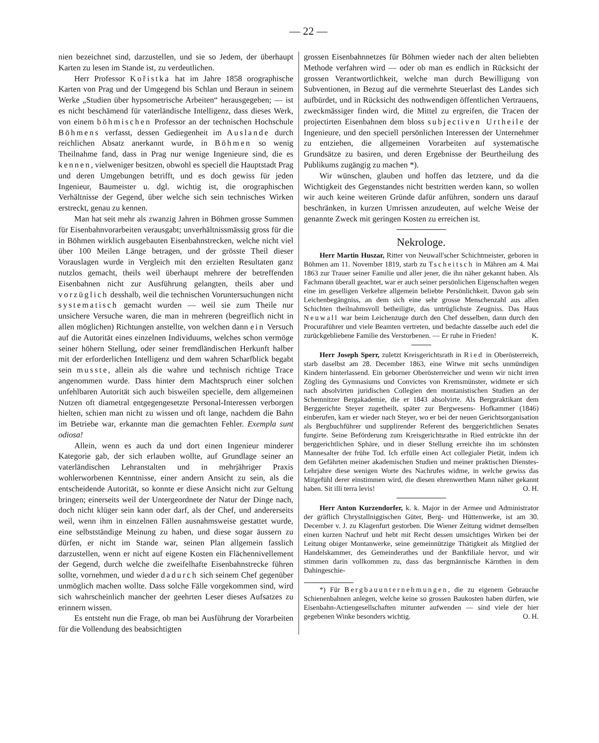— 22 —
nien bezeichnet sind, darzustellen, und sie so Jedem, der überhaupt Karten zu lesen im Stande ist, zu verdeutlichen.
Herr Professor Kořistka hat im Jahre 1858 orographische Karten von Prag und der Umgegend bis Schlan und Beraun in seinem Werke „Studien über hypsometrische Arbeiten“ herausgegeben; — ist es nicht beschämend für vaterländische Intelligenz, dass dieses Werk, von einem böhmischen Professor an der technischen Hochschule Böhmens verfasst, dessen Gediegenheit im Auslande durch reichlichen Absatz anerkannt wurde, in Böhmen so wenig Theilnahme fand, dass in Prag nur wenige Ingenieure sind, die es kennen, vielweniger besitzen, obwohl es speciell die Hauptstadt Prag und deren Umgebungen betrifft, und es doch gewiss für jeden Ingenieur, Baumeister u. dgl. wichtig ist, die orographischen Verhältnisse der Gegend, über welche sich sein technisches Wirken erstreckt, genau zu kennen.
Man hat seit mehr als zwanzig Jahren in Böhmen grosse Summen für Eisenbahnvorarbeiten verausgabt; unverhältnissmässig gross für die in Böhmen wirklich ausgebauten Eisenbahnstrecken, welche nicht viel über 100 Meilen Länge betragen, und der grösste Theil dieser Vorauslagen wurde in Vergleich mit den erzielten Resultaten ganz nutzlos gemacht, theils weil überhaupt mehrere der betreffenden Eisenbahnen nicht zur Ausführung gelangten, theils aber und vorzüglich desshalb, weil die technischen Voruntersuchungen nicht systematisch gemacht wurden — weil sie zum Theile nur unsichere Versuche waren, die man in mehreren (begreiflich nicht in allen möglichen) Richtungen anstellte, von welchen dann ein Versuch auf die Autorität eines einzelnen Individuums, welches schon vermöge seiner höhern Stellung, oder seiner fremdländischen Herkunft halber mit der erforderlichen Intelligenz und dem wahren Scharfblick begabt sein musste, allein als die wahre und technisch richtige Trace angenommen wurde. Dass hinter dem Machtspruch einer solchen unfehlbaren Autorität sich auch bisweilen specielle, dem allgemeinen Nutzen oft diametral entgegengesetzte Personal-Interessen verborgen hielten, schien man nicht zu wissen und oft lange, nachdem die Bahn im Betriebe war, erkannte man die gemachten Fehler. Exempla sunt odiosa!
Allein, wenn es auch da und dort einen Ingenieur minderer Kategorie gab, der sich erlauben wollte, auf Grundlage seiner an vaterländischen Lehranstalten und in mehrjähriger Praxis wohlerworbenen Kenntnisse, einer andern Ansicht zu sein, als die entscheidende Autorität, so konnte er diese Ansicht nicht zur Geltung bringen; einerseits weil der Untergeordnete der Natur der Dinge nach, doch nicht klüger sein kann oder darf, als der Chef, und andererseits weil, wenn ihm in einzelnen Fällen ausnahmsweise gestattet wurde, eine selbstständige Meinung zu haben, und diese sogar äussern zu dürfen, er nicht im Stande war, seinen Plan allgemein fasslich darzustellen, wenn er nicht auf eigene Kosten ein Flächennivellement der Gegend, durch welche die zweifelhafte Eisenbahnstrecke führen sollte, vornehmen, und wieder dadurch sich seinem Chef gegenüber unmöglich machen wollte. Dass solche Fälle vorgekommen sind, wird sich wahrscheinlich mancher der geehrten Leser dieses Aufsatzes zu erinnern wissen.
Es entsteht nun die Frage, ob man bei Ausführung der Vorarbeiten für die Vollendung des beabsichtigten
grossen Eisenbahnnetzes für Böhmen wieder nach der alten beliebten Methode verfahren wird — oder ob man es endlich in Rücksicht der grossen Verantwortlichkeit, welche man durch Bewilligung von Subventionen, in Bezug auf die vermehrte Steuerlast des Landes sich aufbürdet, und in Rücksicht des nothwendigen öffentlichen Vertrauens, zweckmässiger finden wird, die Mittel zu ergreifen, die Tracen der projectirten Eisenbahnen dem bloss subjectiven Urtheile der Ingenieure, und den speciell persönlichen Interessen der Unternehmer zu entziehen, die allgemeinen Vorarbeiten auf systematische Grundsätze zu basiren, und deren Ergebnisse der Beurtheilung des Publikums zugängig zu machen *).
Wir wünschen, glauben und hoffen das letztere, und da die Wichtigkeit des Gegenstandes nicht bestritten werden kann, so wollen wir auch keine weiteren Gründe dafür anführen, sondern uns darauf beschränken, in kurzen Umrissen anzudeuten, auf welche Weise der genannte Zweck mit geringen Kosten zu erreichen ist.
Nekrologe.
Herr Martin Huszar, Ritter von Neuwall'scher Schichtmeister, geboren in Böhmen am 11. November 1819, starb zu Tscheitsch in Mähren am 4. Mai 1863 zur Trauer seiner Familie und aller jener, die ihn näher gekannt haben. Als Fachmann überall geachtet, war er auch seiner persönlichen Eigenschaften wegen eine im geselligen Verkehre allgemein beliebte Persönlichkeit. Davon gab sein Leichenbegängniss, an dem sich eine sehr grosse Menschenzahl aus allen Schichten theilnahmsvoll betheiligte, das untrüglichste Zeugniss. Das Haus Neuwall war beim Leichenzuge durch den Chef desselben, dann durch den Procuraführer und viele Beamten vertreten, und bedachte dasselbe auch edel die zurückgebliebene Familie des Verstorbenen. — Er ruhe in Frieden! K.
Herr Joseph Sperr, zuletzt Kreisgerichtsrath in Ried in Oberösterreich, starb daselbst am 28. December 1863, eine Witwe mit sechs unmündigen Kindern hinterlassend. Ein geborner Oberösterreicher und wenn wir nicht irren Zögling des Gymnasiums und Convictes von Kremsmünster, widmete er sich nach absolvirten juridischen Collegien den montanistischen Studien an der Schemnitzer Bergakademie, die er 1843 absolvirte. Als Bergpraktikant dem Berggerichte Steyer zugetheilt, später zur Bergwesens- Hofkammer (1846) einberufen, kam er wieder nach Steyer, wo er bei der neuen Gerichtsorganisation als Bergbuchführer und supplirender Referent des berggerichtlichen Senates fungirte. Seine Beförderung zum Kreisgerichtsrathe in Ried entrückte ihn der berggerichtlichen Sphäre, und in dieser Stellung erreichte ihn im schönsten Mannesalter der frühe Tod. Ich erfülle einen Act collegialer Pietät, indem ich dem Gefährten meiner akademischen Studien und meiner praktischen Dienstes- Lehrjahre diese wenigen Worte des Nachrufes widme, in welche gewiss das Mitgefühl derer einstimmen wird, die diesen ehrenwerthen Mann näher gekannt haben. Sit illi terra levis! O. H.
Herr Anton Kurzendorfer, k. k. Major in der Armee und Administrator der gräflich Chrystallniggischen Güter, Berg- und Hüttenwerke, ist am 30. December v. J. zu Klagenfurt gestorben. Die Wiener Zeitung widmet demselben einen kurzen Nachruf und hebt mit Recht dessen umsichtiges Wirken bei der Leitung obiger Montanwerke, seine gemeinnützige Thätigkeit als Mitglied der Handelskammer, des Gemeinderathes und der Bankfiliale hervor, und wir stimmen darin vollkommen zu, dass das bergmännische Kärnthen in dem Dahingeschie-
*) Für Bergbauunternehmungen, die zu eigenem Gebrauche Schienenbahnen anlegen, welche keine so grossen Baukosten haben dürfen, wie Eisenbahn-Actiengesellschaften mitunter aufwenden — sind viele der hier gegebenen Winke besonders wichtig. O. H.